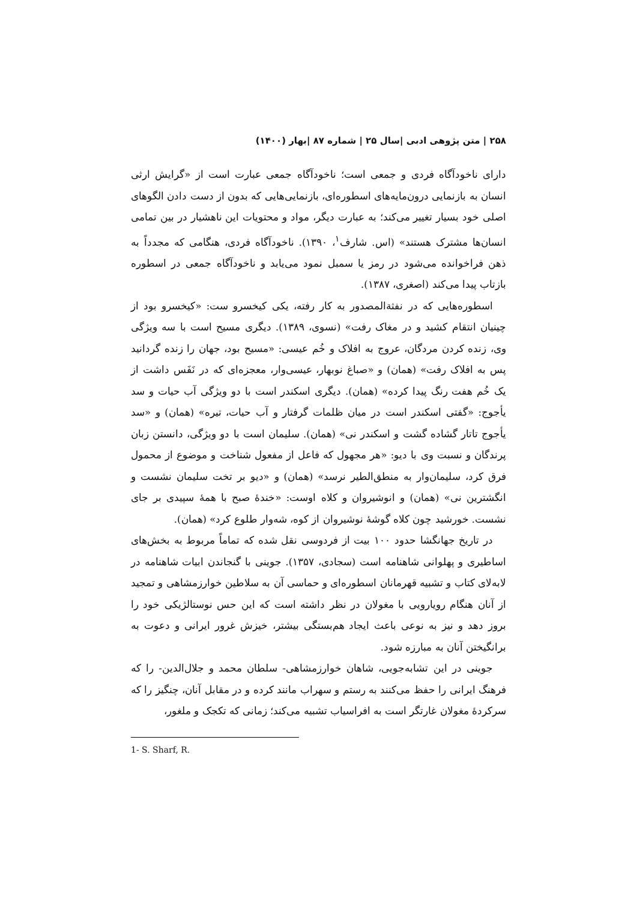۲۵۸ | متن پژوهی ادبی |سال ۲۵ | شماره ۸۷ |بهار (۱۴۰۰)
دارای ناخودآگاه فردی و جمعی است؛ ناخودآگاه جمعی عبارت است از «گرایش ارثی انسان به بازنمایی درون‌مایه‌های اسطوره‌ای، بازنمایی‌هایی که بدون از دست دادن الگوهای اصلی خود بسیار تغییر می‌کند؛ به عبارت دیگر، مواد و محتویات این ناهشیار در بین تمامی انسان‌ها مشترک هستند» (اس. شارف<sup>۱</sup>، ۱۳۹۰). ناخودآگاه فردی، هنگامی که مجدداً به ذهن فراخوانده می‌شود در رمز یا سمبل نمود می‌یابد و ناخودآگاه جمعی در اسطوره بازتاب پیدا می‌کند (اصغری، ۱۳۸۷).
اسطوره‌هایی که در نفثةالمصدور به کار رفته، یکی کیخسرو ست: «کیخسرو بود از چینیان انتقام کشید و در مغاک رفت» (نسوی، ۱۳۸۹). دیگری مسیح است با سه ویژگی وی، زنده کردن مردگان، عروج به افلاک و خُم عیسی: «مسیح بود، جهان را زنده گردانید پس به افلاک رفت» (همان) و «صباغ نوبهار، عیسی‌وار، معجزه‌ای که در نَفَس داشت از یک خُم هفت رنگ پیدا کرده» (همان). دیگری اسکندر است با دو ویژگی آب حیات و سد یأجوج: «گفتی اسکندر است در میان ظلمات گرفتار و آب حیات، تیره» (همان) و «سد یأجوج تاتار گشاده گشت و اسکندر نی» (همان). سلیمان است با دو ویژگی، دانستن زبان پرندگان و نسبت وی با دیو: «هر مجهول که فاعل از مفعول شناخت و موضوع از محمول فرق کرد، سلیمان‌وار به منطق‌الطیر نرسد» (همان) و «دیو بر تخت سلیمان نشست و انگشترین نی» (همان) و انوشیروان و کلاه اوست: «خندهٔ صبح با همهٔ سپیدی بر جای نشست. خورشید چون کلاه گوشهٔ نوشیروان از کوه، شه‌وار طلوع کرد» (همان).
در تاریخ جهانگشا حدود ۱۰۰ بیت از فردوسی نقل شده که تماماً مربوط به بخش‌های اساطیری و پهلوانی شاهنامه است (سجادی، ۱۳۵۷). جوینی با گنجاندن ابیات شاهنامه در لابه‌لای کتاب و تشبیه قهرمانان اسطوره‌ای و حماسی آن به سلاطین خوارزمشاهی و تمجید از آنان هنگام رویارویی با مغولان در نظر داشته است که این حس نوستالژیکی خود را بروز دهد و نیز به نوعی باعث ایجاد هم‌بستگی بیشتر، خیزش غرور ایرانی و دعوت به برانگیختن آنان به مبارزه شود.
جوینی در این تشابه‌جویی، شاهان خوارزمشاهی- سلطان محمد و جلال‌الدین- را که فرهنگ ایرانی را حفظ می‌کنند به رستم و سهراب مانند کرده و در مقابل آنان، چنگیز را که سرکردهٔ مغولان غارتگر است به افراسیاب تشبیه می‌کند؛ زمانی که تکجک و ملغور،
1- S. Sharf, R.